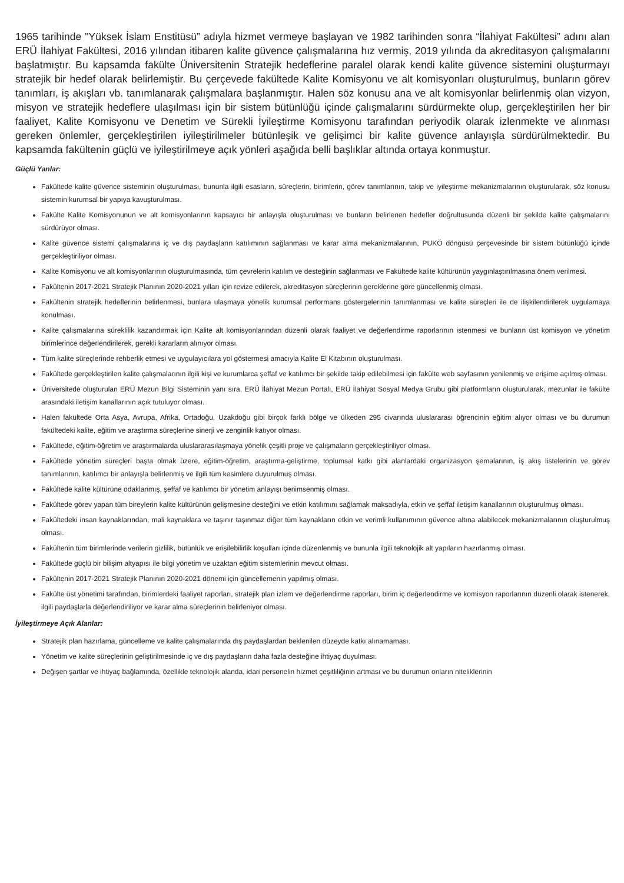1965 tarihinde "Yüksek İslam Enstitüsü” adıyla hizmet vermeye başlayan ve 1982 tarihinden sonra “İlahiyat Fakültesi” adını alan ERÜ İlahiyat Fakültesi, 2016 yılından itibaren kalite güvence çalışmalarına hız vermiş, 2019 yılında da akreditasyon çalışmalarını başlatmıştır. Bu kapsamda fakülte Üniversitenin Stratejik hedeflerine paralel olarak kendi kalite güvence sistemini oluşturmayı stratejik bir hedef olarak belirlemiştir. Bu çerçevede fakültede Kalite Komisyonu ve alt komisyonları oluşturulmuş, bunların görev tanımları, iş akışları vb. tanımlanarak çalışmalara başlanmıştır. Halen söz konusu ana ve alt komisyonlar belirlenmiş olan vizyon, misyon ve stratejik hedeflere ulaşılması için bir sistem bütünlüğü içinde çalışmalarını sürdürmekte olup, gerçekleştirilen her bir faaliyet, Kalite Komisyonu ve Denetim ve Sürekli İyileştirme Komisyonu tarafından periyodik olarak izlenmekte ve alınması gereken önlemler, gerçekleştirilen iyileştirilmeler bütünleşik ve gelişimci bir kalite güvence anlayışla sürdürülmektedir. Bu kapsamda fakültenin güçlü ve iyileştirilmeye açık yönleri aşağıda belli başlıklar altında ortaya konmuştur.
Güçlü Yanlar:
Fakültede kalite güvence sisteminin oluşturulması, bununla ilgili esasların, süreçlerin, birimlerin, görev tanımlarının, takip ve iyileştirme mekanizmalarının oluşturularak, söz konusu sistemin kurumsal bir yapıya kavuşturulması.
Fakülte Kalite Komisyonunun ve alt komisyonlarının kapsayıcı bir anlayışla oluşturulması ve bunların belirlenen hedefler doğrultusunda düzenli bir şekilde kalite çalışmalarını sürdürüyor olması.
Kalite güvence sistemi çalışmalarına iç ve dış paydaşların katılımının sağlanması ve karar alma mekanizmalarının, PUKÖ döngüsü çerçevesinde bir sistem bütünlüğü içinde gerçekleştiriliyor olması.
Kalite Komisyonu ve alt komisyonlarının oluşturulmasında, tüm çevrelerin katılım ve desteğinin sağlanması ve Fakültede kalite kültürünün yaygınlaştırılmasına önem verilmesi.
Fakültenin 2017-2021 Stratejik Planının 2020-2021 yılları için revize edilerek, akreditasyon süreçlerinin gereklerine göre güncellenmiş olması.
Fakültenin stratejik hedeflerinin belirlenmesi, bunlara ulaşmaya yönelik kurumsal performans göstergelerinin tanımlanması ve kalite süreçleri ile de ilişkilendirilerek uygulamaya konulması.
Kalite çalışmalarına süreklilik kazandırmak için Kalite alt komisyonlarından düzenli olarak faaliyet ve değerlendirme raporlarının istenmesi ve bunların üst komisyon ve yönetim birimlerince değerlendirilerek, gerekli kararların alınıyor olması.
Tüm kalite süreçlerinde rehberlik etmesi ve uygulayıcılara yol göstermesi amacıyla Kalite El Kitabının oluşturulması.
Fakültede gerçekleştirilen kalite çalışmalarının ilgili kişi ve kurumlarca şeffaf ve katılımcı bir şekilde takip edilebilmesi için fakülte web sayfasının yenilenmiş ve erişime açılmış olması.
Üniversitede oluşturulan ERÜ Mezun Bilgi Sisteminin yanı sıra, ERÜ İlahiyat Mezun Portalı, ERÜ İlahiyat Sosyal Medya Grubu gibi platformların oluşturularak, mezunlar ile fakülte arasındaki iletişim kanallarının açık tutuluyor olması.
Halen fakültede Orta Asya, Avrupa, Afrika, Ortadoğu, Uzakdoğu gibi birçok farklı bölge ve ülkeden 295 civarında uluslararası öğrencinin eğitim alıyor olması ve bu durumun fakültedeki kalite, eğitim ve araştırma süreçlerine sinerji ve zenginlik katıyor olması.
Fakültede, eğitim-öğretim ve araştırmalarda uluslararasılaşmaya yönelik çeşitli proje ve çalışmaların gerçekleştiriliyor olması.
Fakültede yönetim süreçleri başta olmak üzere, eğitim-öğretim, araştırma-geliştirme, toplumsal katkı gibi alanlardaki organizasyon şemalarının, iş akış listelerinin ve görev tanımlarının, katılımcı bir anlayışla belirlenmiş ve ilgili tüm kesimlere duyurulmuş olması.
Fakültede kalite kültürüne odaklanmış, şeffaf ve katılımcı bir yönetim anlayışı benimsenmiş olması.
Fakültede görev yapan tüm bireylerin kalite kültürünün gelişmesine desteğini ve etkin katılımını sağlamak maksadıyla, etkin ve şeffaf iletişim kanallarının oluşturulmuş olması.
Fakültedeki insan kaynaklarından, mali kaynaklara ve taşınır taşınmaz diğer tüm kaynakların etkin ve verimli kullanımının güvence altına alabilecek mekanizmalarının oluşturulmuş olması.
Fakültenin tüm birimlerinde verilerin gizlilik, bütünlük ve erişilebilirlik koşulları içinde düzenlenmiş ve bununla ilgili teknolojik alt yapıların hazırlanmış olması.
Fakültede güçlü bir bilişim altyapısı ile bilgi yönetim ve uzaktan eğitim sistemlerinin mevcut olması.
Fakültenin 2017-2021 Stratejik Planının 2020-2021 dönemi için güncellemenin yapılmış olması.
Fakülte üst yönetimi tarafından, birimlerdeki faaliyet raporları, stratejik plan izlem ve değerlendirme raporları, birim iç değerlendirme ve komisyon raporlarının düzenli olarak istenerek, ilgili paydaşlarla değerlendiriliyor ve karar alma süreçlerinin belirleniyor olması.
İyileştirmeye Açık Alanlar:
Stratejik plan hazırlama, güncelleme ve kalite çalışmalarında dış paydaşlardan beklenilen düzeyde katkı alınamaması.
Yönetim ve kalite süreçlerinin geliştirilmesinde iç ve dış paydaşların daha fazla desteğine ihtiyaç duyulması.
Değişen şartlar ve ihtiyaç bağlamında, özellikle teknolojik alanda, idari personelin hizmet çeşitliliğinin artması ve bu durumun onların niteliklerinin